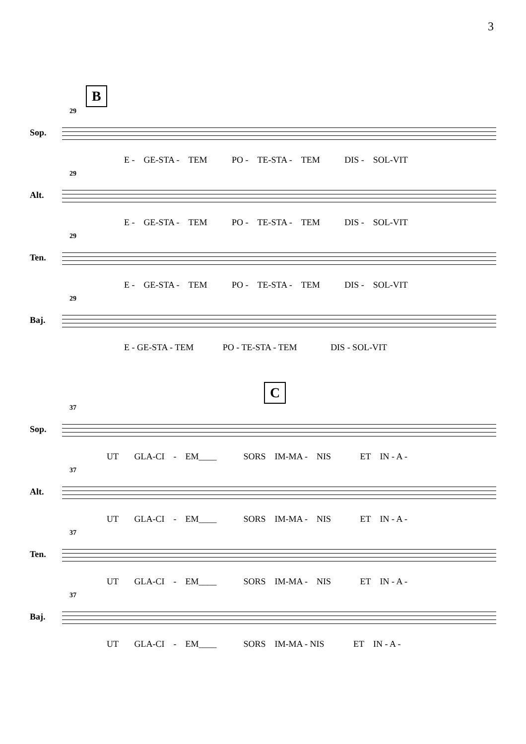3
B
29
Sop.
E - GE-STA - TEM PO - TE-STA - TEM DIS - SOL-VIT
29
Alt.
E - GE-STA - TEM PO - TE-STA - TEM DIS - SOL-VIT
29
Ten.
E - GE-STA - TEM PO - TE-STA - TEM DIS - SOL-VIT
29
Baj.
E - GE-STA - TEM PO - TE-STA - TEM DIS - SOL-VIT
C
37
Sop.
UT GLA-CI - EM____ SORS IM-MA - NIS ET IN - A -
37
Alt.
UT GLA-CI - EM____ SORS IM-MA - NIS ET IN - A -
37
Ten.
UT GLA-CI - EM____ SORS IM-MA - NIS ET IN - A -
37
Baj.
UT GLA-CI - EM____ SORS IM-MA - NIS ET IN - A -